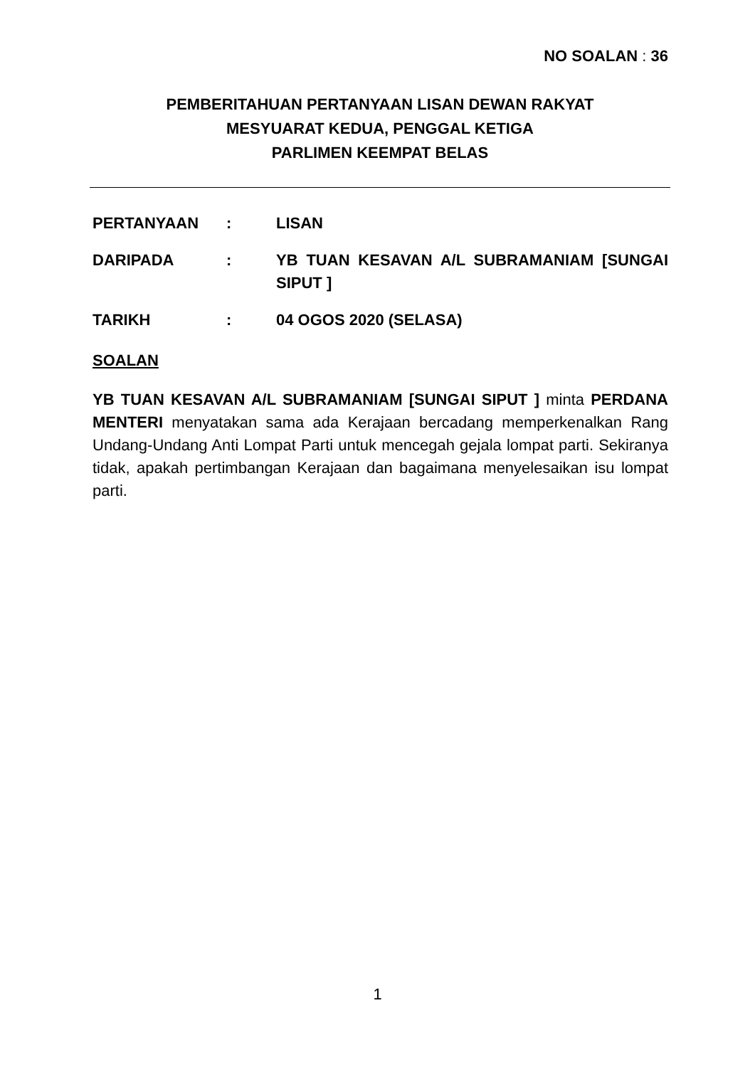NO SOALAN : 36
PEMBERITAHUAN PERTANYAAN LISAN DEWAN RAKYAT
MESYUARAT KEDUA, PENGGAL KETIGA
PARLIMEN KEEMPAT BELAS
PERTANYAAN : LISAN
DARIPADA : YB TUAN KESAVAN A/L SUBRAMANIAM [SUNGAI SIPUT ]
TARIKH : 04 OGOS 2020 (SELASA)
SOALAN
YB TUAN KESAVAN A/L SUBRAMANIAM [SUNGAI SIPUT ] minta PERDANA MENTERI menyatakan sama ada Kerajaan bercadang memperkenalkan Rang Undang-Undang Anti Lompat Parti untuk mencegah gejala lompat parti. Sekiranya tidak, apakah pertimbangan Kerajaan dan bagaimana menyelesaikan isu lompat parti.
1